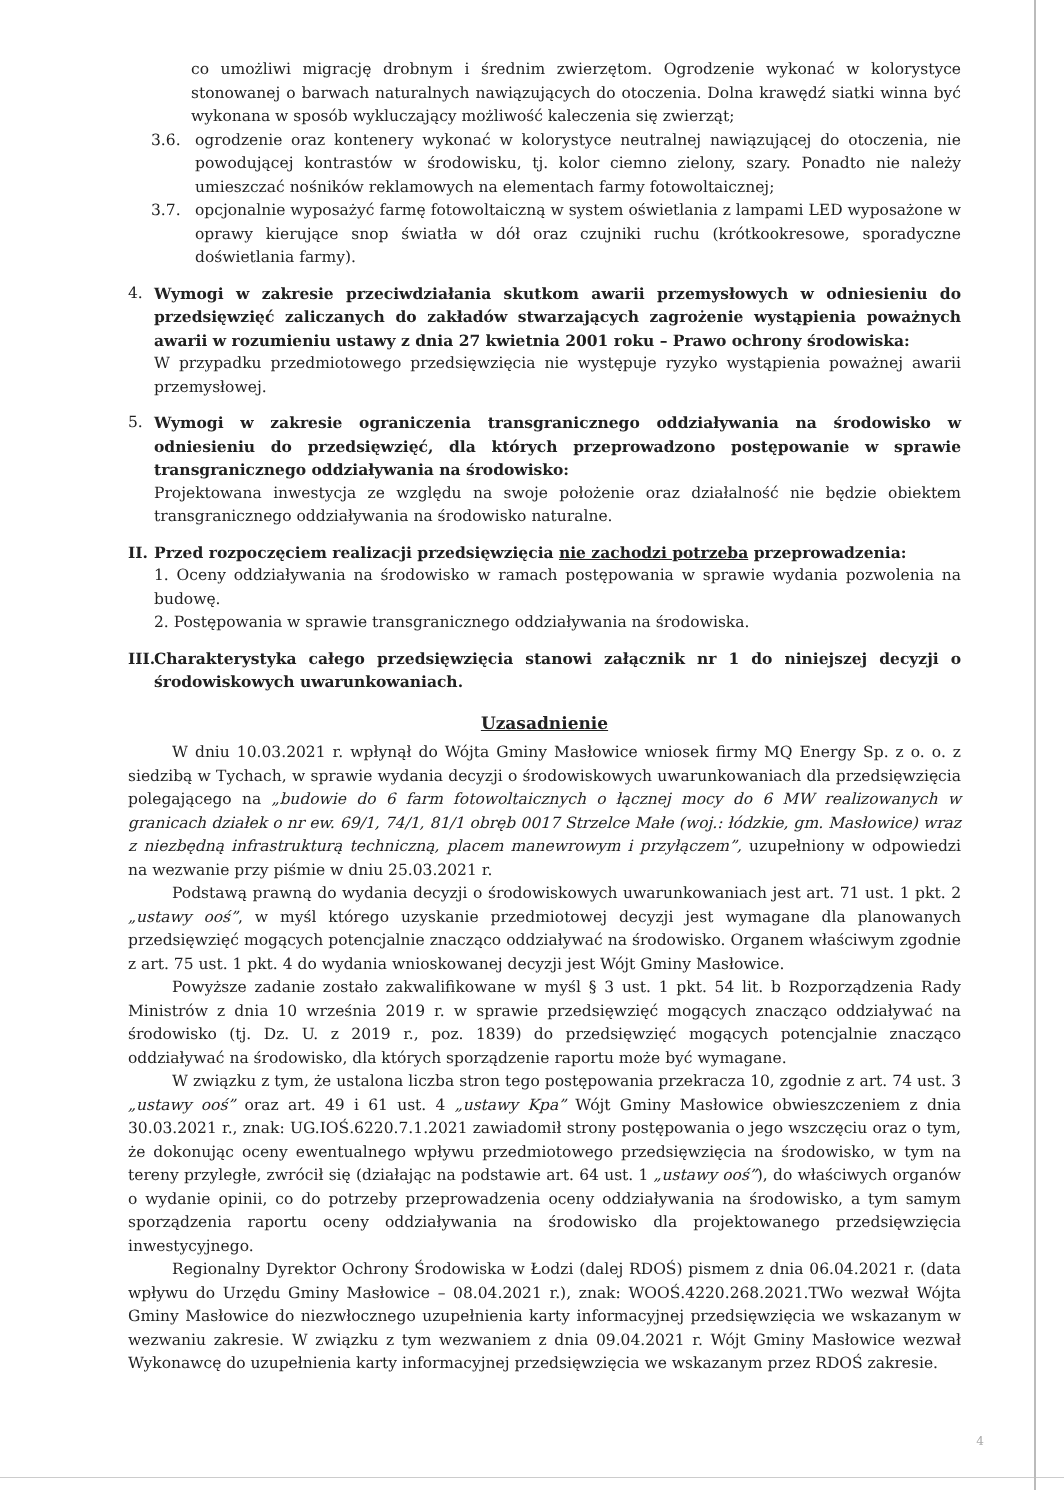co umożliwi migrację drobnym i średnim zwierzętom. Ogrodzenie wykonać w kolorystyce stonowanej o barwach naturalnych nawiązujących do otoczenia. Dolna krawędź siatki winna być wykonana w sposób wykluczający możliwość kaleczenia się zwierząt;
3.6. ogrodzenie oraz kontenery wykonać w kolorystyce neutralnej nawiązującej do otoczenia, nie powodującej kontrastów w środowisku, tj. kolor ciemno zielony, szary. Ponadto nie należy umieszczać nośników reklamowych na elementach farmy fotowoltaicznej;
3.7. opcjonalnie wyposażyć farmę fotowoltaiczną w system oświetlania z lampami LED wyposażone w oprawy kierujące snop światła w dół oraz czujniki ruchu (krótkookresowe, sporadyczne doświetlania farmy).
4. Wymogi w zakresie przeciwdziałania skutkom awarii przemysłowych w odniesieniu do przedsięwzięć zaliczanych do zakładów stwarzających zagrożenie wystąpienia poważnych awarii w rozumieniu ustawy z dnia 27 kwietnia 2001 roku – Prawo ochrony środowiska:
W przypadku przedmiotowego przedsięwzięcia nie występuje ryzyko wystąpienia poważnej awarii przemysłowej.
5. Wymogi w zakresie ograniczenia transgranicznego oddziaływania na środowisko w odniesieniu do przedsięwzięć, dla których przeprowadzono postępowanie w sprawie transgranicznego oddziaływania na środowisko:
Projektowana inwestycja ze względu na swoje położenie oraz działalność nie będzie obiektem transgranicznego oddziaływania na środowisko naturalne.
II.
Przed rozpoczęciem realizacji przedsięwzięcia nie zachodzi potrzeba przeprowadzenia:
1. Oceny oddziaływania na środowisko w ramach postępowania w sprawie wydania pozwolenia na budowę.
2. Postępowania w sprawie transgranicznego oddziaływania na środowiska.
III.
Charakterystyka całego przedsięwzięcia stanowi załącznik nr 1 do niniejszej decyzji o środowiskowych uwarunkowaniach.
Uzasadnienie
W dniu 10.03.2021 r. wpłynął do Wójta Gminy Masłowice wniosek firmy MQ Energy Sp. z o. o. z siedzibą w Tychach, w sprawie wydania decyzji o środowiskowych uwarunkowaniach dla przedsięwzięcia polegającego na „budowie do 6 farm fotowoltaicznych o łącznej mocy do 6 MW realizowanych w granicach działek o nr ew. 69/1, 74/1, 81/1 obręb 0017 Strzelce Małe (woj.: łódzkie, gm. Masłowice) wraz z niezbędną infrastrukturą techniczną, placem manewrowym i przyłączem”, uzupełniony w odpowiedzi na wezwanie przy piśmie w dniu 25.03.2021 r.
Podstawą prawną do wydania decyzji o środowiskowych uwarunkowaniach jest art. 71 ust. 1 pkt. 2 „ustawy ooś”, w myśl którego uzyskanie przedmiotowej decyzji jest wymagane dla planowanych przedsięwzięć mogących potencjalnie znacząco oddziaływać na środowisko. Organem właściwym zgodnie z art. 75 ust. 1 pkt. 4 do wydania wnioskowanej decyzji jest Wójt Gminy Masłowice.
Powyższe zadanie zostało zakwalifikowane w myśl § 3 ust. 1 pkt. 54 lit. b Rozporządzenia Rady Ministrów z dnia 10 września 2019 r. w sprawie przedsięwzięć mogących znacząco oddziaływać na środowisko (tj. Dz. U. z 2019 r., poz. 1839) do przedsięwzięć mogących potencjalnie znacząco oddziaływać na środowisko, dla których sporządzenie raportu może być wymagane.
W związku z tym, że ustalona liczba stron tego postępowania przekracza 10, zgodnie z art. 74 ust. 3 „ustawy ooś” oraz art. 49 i 61 ust. 4 „ustawy Kpa” Wójt Gminy Masłowice obwieszczeniem z dnia 30.03.2021 r., znak: UG.IOŚ.6220.7.1.2021 zawiadomił strony postępowania o jego wszczęciu oraz o tym, że dokonując oceny ewentualnego wpływu przedmiotowego przedsięwzięcia na środowisko, w tym na tereny przyległe, zwrócił się (działając na podstawie art. 64 ust. 1 „ustawy ooś”), do właściwych organów o wydanie opinii, co do potrzeby przeprowadzenia oceny oddziaływania na środowisko, a tym samym sporządzenia raportu oceny oddziaływania na środowisko dla projektowanego przedsięwzięcia inwestycyjnego.
Regionalny Dyrektor Ochrony Środowiska w Łodzi (dalej RDOŚ) pismem z dnia 06.04.2021 r. (data wpływu do Urzędu Gminy Masłowice – 08.04.2021 r.), znak: WOOŚ.4220.268.2021.TWo wezwał Wójta Gminy Masłowice do niezwłocznego uzupełnienia karty informacyjnej przedsięwzięcia we wskazanym w wezwaniu zakresie. W związku z tym wezwaniem z dnia 09.04.2021 r. Wójt Gminy Masłowice wezwał Wykonawcę do uzupełnienia karty informacyjnej przedsięwzięcia we wskazanym przez RDOŚ zakresie.
4